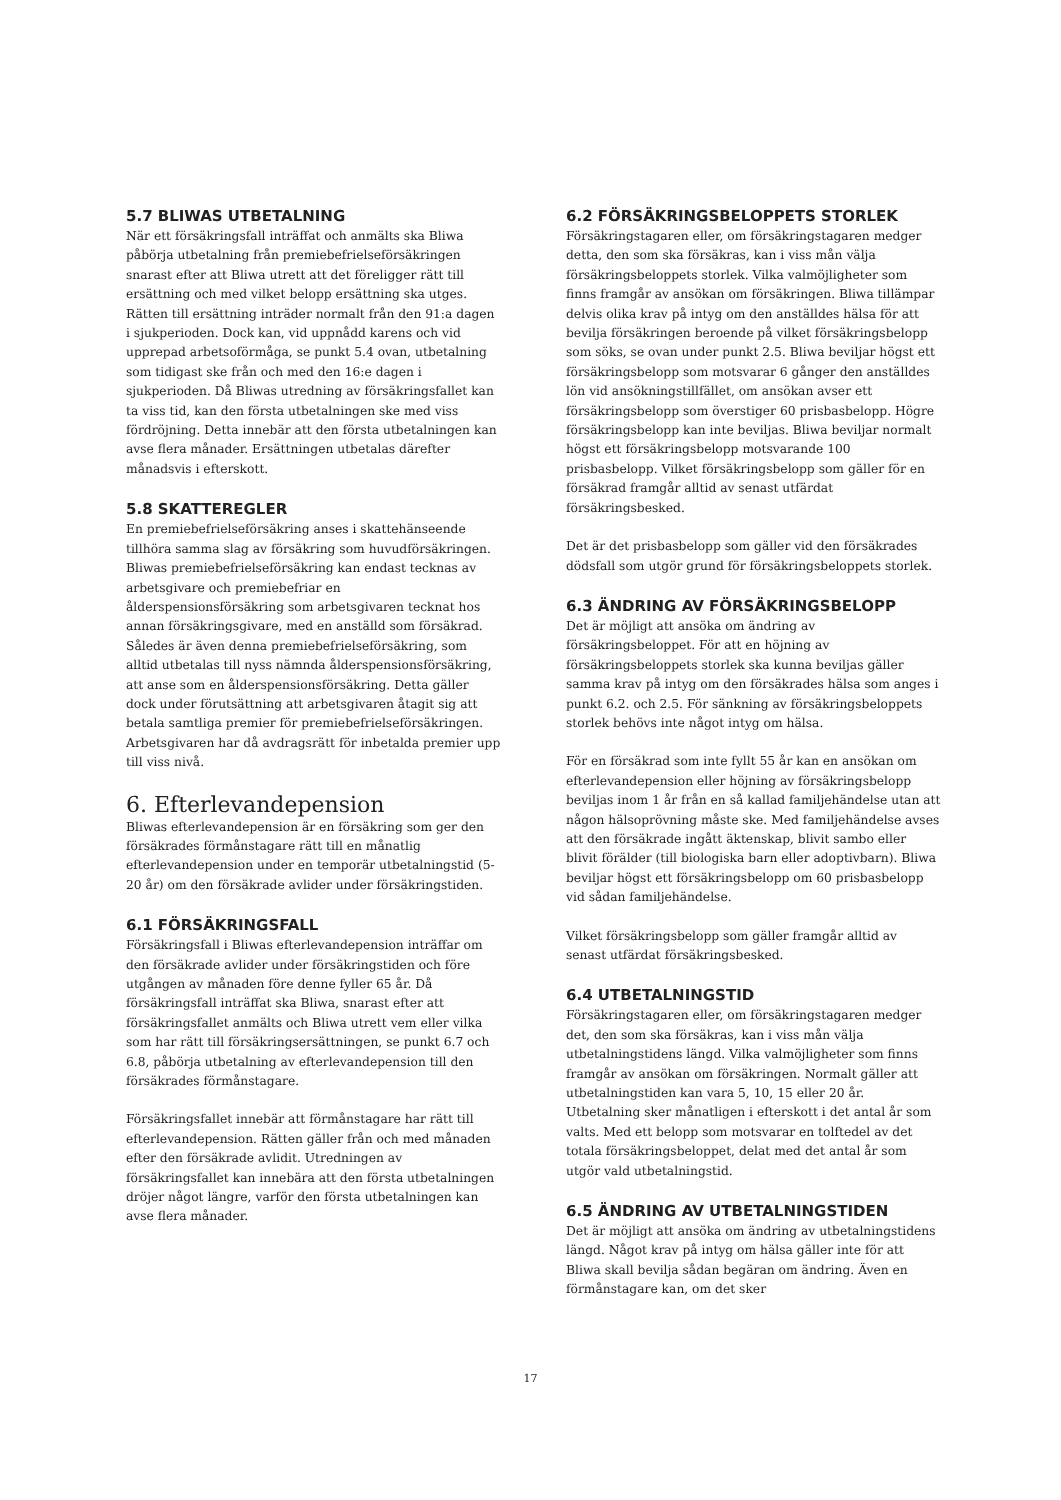5.7 BLIWAS UTBETALNING
När ett försäkringsfall inträffat och anmälts ska Bliwa påbörja utbetalning från premiebefrielseförsäkringen snarast efter att Bliwa utrett att det föreligger rätt till ersättning och med vilket belopp ersättning ska utges. Rätten till ersättning inträder normalt från den 91:a dagen i sjukperioden. Dock kan, vid uppnådd karens och vid upprepad arbetsoförmåga, se punkt 5.4 ovan, utbetalning som tidigast ske från och med den 16:e dagen i sjukperioden. Då Bliwas utredning av försäkringsfallet kan ta viss tid, kan den första utbetalningen ske med viss fördröjning. Detta innebär att den första utbetalningen kan avse flera månader. Ersättningen utbetalas därefter månadsvis i efterskott.
5.8 SKATTEREGLER
En premiebefrielseförsäkring anses i skattehänseende tillhöra samma slag av försäkring som huvudförsäkringen. Bliwas premiebefrielseförsäkring kan endast tecknas av arbetsgivare och premiebefriar en ålderspensionsförsäkring som arbetsgivaren tecknat hos annan försäkringsgivare, med en anställd som försäkrad. Således är även denna premiebefrielseförsäkring, som alltid utbetalas till nyss nämnda ålderspensionsförsäkring, att anse som en ålderspensionsförsäkring. Detta gäller dock under förutsättning att arbetsgivaren åtagit sig att betala samtliga premier för premiebefrielseförsäkringen. Arbetsgivaren har då avdragsrätt för inbetalda premier upp till viss nivå.
6. Efterlevandepension
Bliwas efterlevandepension är en försäkring som ger den försäkrades förmånstagare rätt till en månatlig efterlevandepension under en temporär utbetalningstid (5-20 år) om den försäkrade avlider under försäkringstiden.
6.1 FÖRSÄKRINGSFALL
Försäkringsfall i Bliwas efterlevandepension inträffar om den försäkrade avlider under försäkringstiden och före utgången av månaden före denne fyller 65 år. Då försäkringsfall inträffat ska Bliwa, snarast efter att försäkringsfallet anmälts och Bliwa utrett vem eller vilka som har rätt till försäkringsersättningen, se punkt 6.7 och 6.8, påbörja utbetalning av efterlevandepension till den försäkrades förmånstagare.
Försäkringsfallet innebär att förmånstagare har rätt till efterlevandepension. Rätten gäller från och med månaden efter den försäkrade avlidit. Utredningen av försäkringsfallet kan innebära att den första utbetalningen dröjer något längre, varför den första utbetalningen kan avse flera månader.
6.2 FÖRSÄKRINGSBELOPPETS STORLEK
Försäkringstagaren eller, om försäkringstagaren medger detta, den som ska försäkras, kan i viss mån välja försäkringsbeloppets storlek. Vilka valmöjligheter som finns framgår av ansökan om försäkringen. Bliwa tillämpar delvis olika krav på intyg om den anställdes hälsa för att bevilja försäkringen beroende på vilket försäkringsbelopp som söks, se ovan under punkt 2.5. Bliwa beviljar högst ett försäkringsbelopp som motsvarar 6 gånger den anställdes lön vid ansökningstillfället, om ansökan avser ett försäkringsbelopp som överstiger 60 prisbasbelopp. Högre försäkringsbelopp kan inte beviljas. Bliwa beviljar normalt högst ett försäkringsbelopp motsvarande 100 prisbasbelopp. Vilket försäkringsbelopp som gäller för en försäkrad framgår alltid av senast utfärdat försäkringsbesked.
Det är det prisbasbelopp som gäller vid den försäkrades dödsfall som utgör grund för försäkringsbeloppets storlek.
6.3 ÄNDRING AV FÖRSÄKRINGSBELOPP
Det är möjligt att ansöka om ändring av försäkringsbeloppet. För att en höjning av försäkringsbeloppets storlek ska kunna beviljas gäller samma krav på intyg om den försäkrades hälsa som anges i punkt 6.2. och 2.5. För sänkning av försäkringsbeloppets storlek behövs inte något intyg om hälsa.
För en försäkrad som inte fyllt 55 år kan en ansökan om efterlevandepension eller höjning av försäkringsbelopp beviljas inom 1 år från en så kallad familjehändelse utan att någon hälsoprövning måste ske. Med familjehändelse avses att den försäkrade ingått äktenskap, blivit sambo eller blivit förälder (till biologiska barn eller adoptivbarn). Bliwa beviljar högst ett försäkringsbelopp om 60 prisbasbelopp vid sådan familjehändelse.
Vilket försäkringsbelopp som gäller framgår alltid av senast utfärdat försäkringsbesked.
6.4 UTBETALNINGSTID
Försäkringstagaren eller, om försäkringstagaren medger det, den som ska försäkras, kan i viss mån välja utbetalningstidens längd. Vilka valmöjligheter som finns framgår av ansökan om försäkringen. Normalt gäller att utbetalningstiden kan vara 5, 10, 15 eller 20 år. Utbetalning sker månatligen i efterskott i det antal år som valts. Med ett belopp som motsvarar en tolftedel av det totala försäkringsbeloppet, delat med det antal år som utgör vald utbetalningstid.
6.5 ÄNDRING AV UTBETALNINGSTIDEN
Det är möjligt att ansöka om ändring av utbetalningstidens längd. Något krav på intyg om hälsa gäller inte för att Bliwa skall bevilja sådan begäran om ändring. Även en förmånstagare kan, om det sker
17